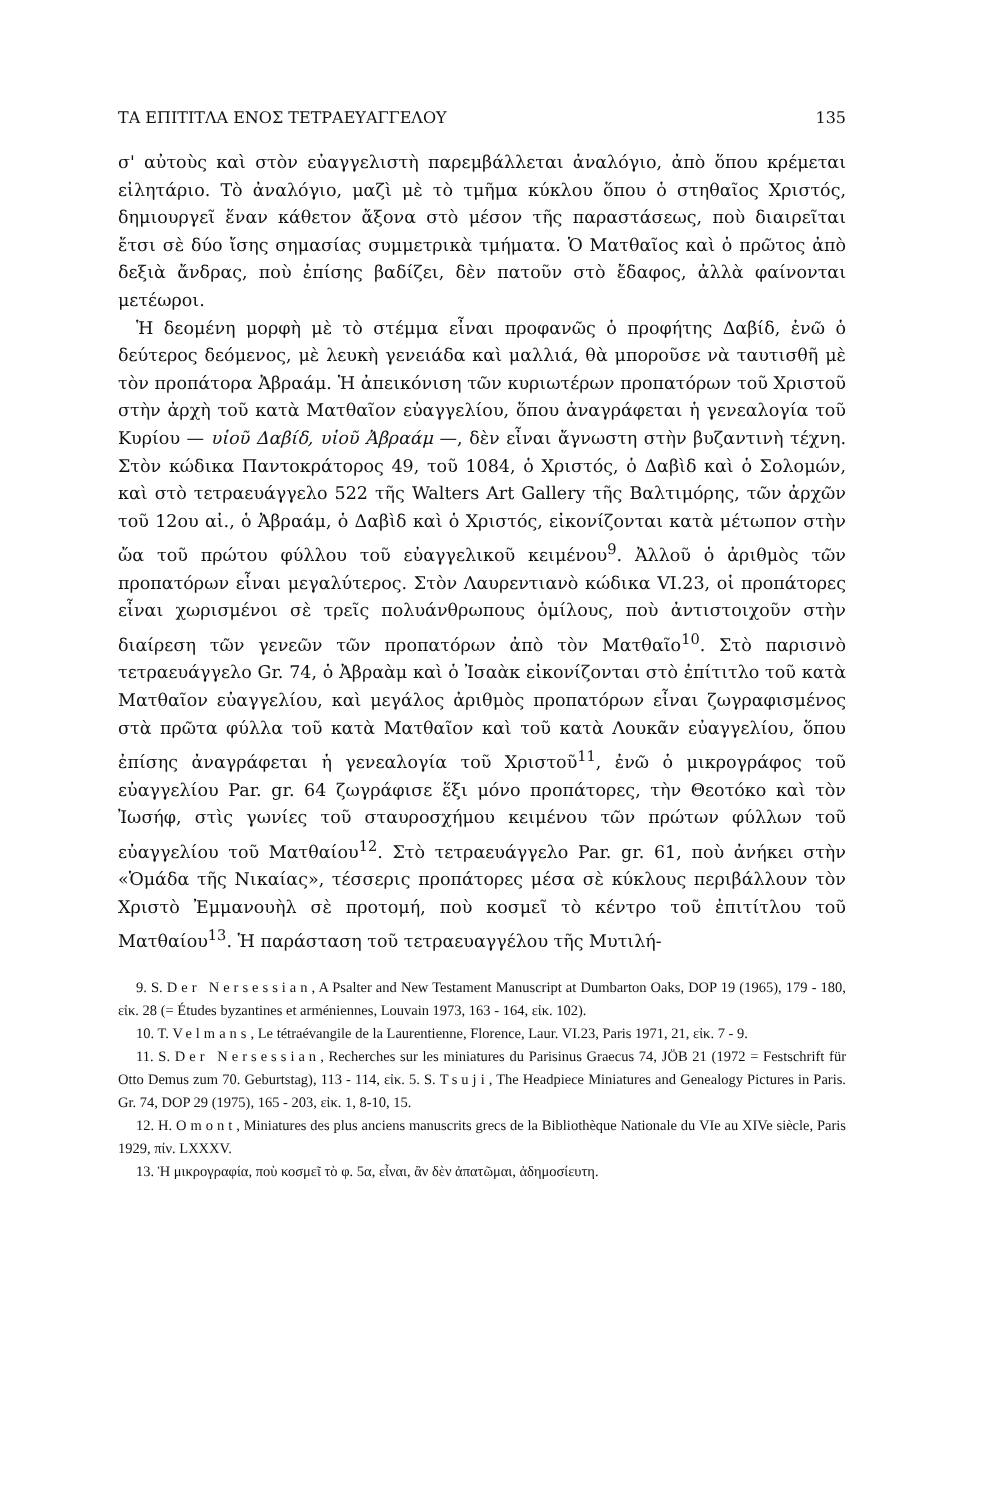ΤΑ ΕΠΙΤΙΤΛΑ ΕΝΟΣ ΤΕΤΡΑΕΥΑΓΓΕΛΟΥ 135
σ' αὐτοὺς καὶ στὸν εὐαγγελιστὴ παρεμβάλλεται ἀναλόγιο, ἀπὸ ὅπου κρέμεται εἰλητάριο. Τὸ ἀναλόγιο, μαζὶ μὲ τὸ τμῆμα κύκλου ὅπου ὁ στηθαῖος Χριστός, δημιουργεῖ ἕναν κάθετον ἄξονα στὸ μέσον τῆς παραστάσεως, ποὺ διαιρεῖται ἔτσι σὲ δύο ἴσης σημασίας συμμετρικὰ τμήματα. Ὁ Ματθαῖος καὶ ὁ πρῶτος ἀπὸ δεξιὰ ἄνδρας, ποὺ ἐπίσης βαδίζει, δὲν πατοῦν στὸ ἔδαφος, ἀλλὰ φαίνονται μετέωροι.
Ἡ δεομένη μορφὴ μὲ τὸ στέμμα εἶναι προφανῶς ὁ προφήτης Δαβίδ, ἐνῶ ὁ δεύτερος δεόμενος, μὲ λευκὴ γενειάδα καὶ μαλλιά, θὰ μποροῦσε νὰ ταυτισθῆ μὲ τὸν προπάτορα Ἀβραάμ. Ἡ ἀπεικόνιση τῶν κυριωτέρων προπατόρων τοῦ Χριστοῦ στὴν ἀρχὴ τοῦ κατὰ Ματθαῖον εὐαγγελίου, ὅπου ἀναγράφεται ἡ γενεαλογία τοῦ Κυρίου — υἱοῦ Δαβίδ, υἱοῦ Ἀβραάμ —, δὲν εἶναι ἄγνωστη στὴν βυζαντινὴ τέχνη. Στὸν κώδικα Παντοκράτορος 49, τοῦ 1084, ὁ Χριστός, ὁ Δαβὶδ καὶ ὁ Σολομών, καὶ στὸ τετραευάγγελο 522 τῆς Walters Art Gallery τῆς Βαλτιμόρης, τῶν ἀρχῶν τοῦ 12ου αἰ., ὁ Ἀβραάμ, ὁ Δαβὶδ καὶ ὁ Χριστός, εἰκονίζονται κατὰ μέτωπον στὴν ὤα τοῦ πρώτου φύλλου τοῦ εὐαγγελικοῦ κειμένου<sup>9</sup>. Ἀλλοῦ ὁ ἀριθμὸς τῶν προπατόρων εἶναι μεγαλύτερος. Στὸν Λαυρεντιανὸ κώδικα VI.23, οἱ προπάτορες εἶναι χωρισμένοι σὲ τρεῖς πολυάνθρωπους ὁμίλους, ποὺ ἀντιστοιχοῦν στὴν διαίρεση τῶν γενεῶν τῶν προπατόρων ἀπὸ τὸν Ματθαῖο<sup>10</sup>. Στὸ παρισινὸ τετραευάγγελο Gr. 74, ὁ Ἀβραὰμ καὶ ὁ Ἰσαὰκ εἰκονίζονται στὸ ἐπίτιτλο τοῦ κατὰ Ματθαῖον εὐαγγελίου, καὶ μεγάλος ἀριθμὸς προπατόρων εἶναι ζωγραφισμένος στὰ πρῶτα φύλλα τοῦ κατὰ Ματθαῖον καὶ τοῦ κατὰ Λουκᾶν εὐαγγελίου, ὅπου ἐπίσης ἀναγράφεται ἡ γενεαλογία τοῦ Χριστοῦ<sup>11</sup>, ἐνῶ ὁ μικρογράφος τοῦ εὐαγγελίου Par. gr. 64 ζωγράφισε ἕξι μόνο προπάτορες, τὴν Θεοτόκο καὶ τὸν Ἰωσήφ, στὶς γωνίες τοῦ σταυροσχήμου κειμένου τῶν πρώτων φύλλων τοῦ εὐαγγελίου τοῦ Ματθαίου<sup>12</sup>. Στὸ τετραευάγγελο Par. gr. 61, ποὺ ἀνήκει στὴν «Ὁμάδα τῆς Νικαίας», τέσσερις προπάτορες μέσα σὲ κύκλους περιβάλλουν τὸν Χριστὸ Ἐμμανουὴλ σὲ προτομή, ποὺ κοσμεῖ τὸ κέντρο τοῦ ἐπιτίτλου τοῦ Ματθαίου<sup>13</sup>. Ἡ παράσταση τοῦ τετραευαγγέλου τῆς Μυτιλή-
9. S. Der Nersessian, A Psalter and New Testament Manuscript at Dumbarton Oaks, DOP 19 (1965), 179 - 180, εἰκ. 28 (= Études byzantines et arméniennes, Louvain 1973, 163 - 164, εἰκ. 102).
10. T. Velmans, Le tétraévangile de la Laurentienne, Florence, Laur. VI.23, Paris 1971, 21, εἰκ. 7 - 9.
11. S. Der Nersessian, Recherches sur les miniatures du Parisinus Graecus 74, JÖB 21 (1972 = Festschrift für Otto Demus zum 70. Geburtstag), 113 - 114, εἰκ. 5. S. Tsuji, The Headpiece Miniatures and Genealogy Pictures in Paris. Gr. 74, DOP 29 (1975), 165 - 203, εἰκ. 1, 8-10, 15.
12. H. Omont, Miniatures des plus anciens manuscrits grecs de la Bibliothèque Nationale du VIe au XIVe siècle, Paris 1929, πίν. LXXXV.
13. Ἡ μικρογραφία, ποὺ κοσμεῖ τὸ φ. 5α, εἶναι, ἂν δὲν ἀπατῶμαι, ἀδημοσίευτη.